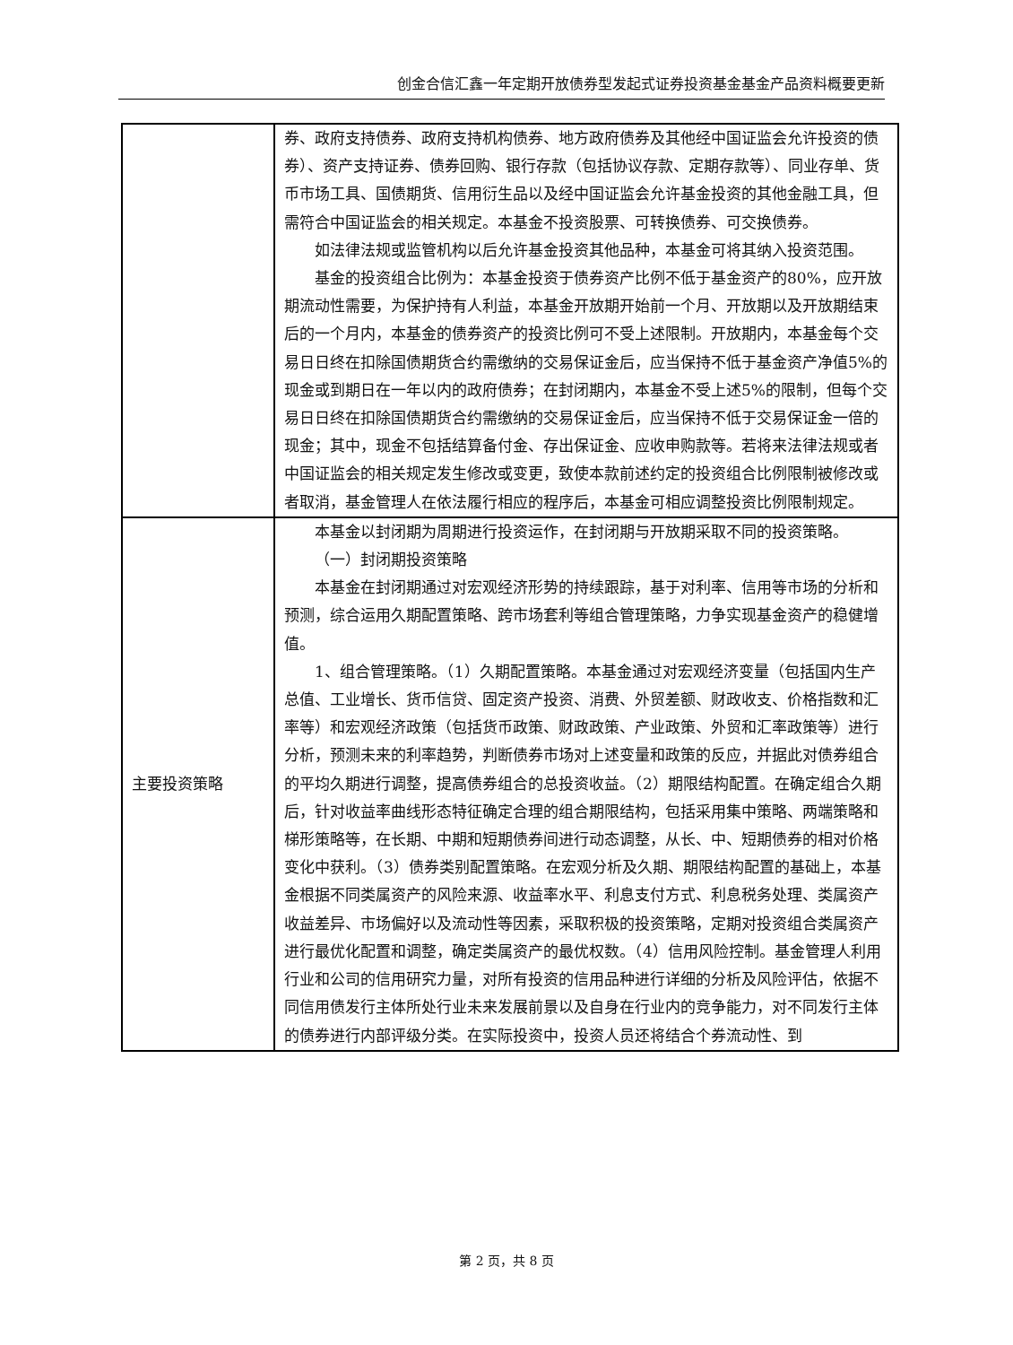创金合信汇鑫一年定期开放债券型发起式证券投资基金基金产品资料概要更新
| | 券、政府支持债券、政府支持机构债券、地方政府债券及其他经中国证监会允许投资的债券）、资产支持证券、债券回购、银行存款（包括协议存款、定期存款等）、同业存单、货币市场工具、国债期货、信用衍生品以及经中国证监会允许基金投资的其他金融工具，但需符合中国证监会的相关规定。本基金不投资股票、可转换债券、可交换债券。 如法律法规或监管机构以后允许基金投资其他品种，本基金可将其纳入投资范围。 基金的投资组合比例为：本基金投资于债券资产比例不低于基金资产的80%，应开放期流动性需要，为保护持有人利益，本基金开放期开始前一个月、开放期以及开放期结束后的一个月内，本基金的债券资产的投资比例可不受上述限制。开放期内，本基金每个交易日日终在扣除国债期货合约需缴纳的交易保证金后，应当保持不低于基金资产净值5%的现金或到期日在一年以内的政府债券；在封闭期内，本基金不受上述5%的限制，但每个交易日日终在扣除国债期货合约需缴纳的交易保证金后，应当保持不低于交易保证金一倍的现金；其中，现金不包括结算备付金、存出保证金、应收申购款等。若将来法律法规或者中国证监会的相关规定发生修改或变更，致使本款前述约定的投资组合比例限制被修改或者取消，基金管理人在依法履行相应的程序后，本基金可相应调整投资比例限制规定。 |
| 主要投资策略 | 本基金以封闭期为周期进行投资运作，在封闭期与开放期采取不同的投资策略。 （一）封闭期投资策略 本基金在封闭期通过对宏观经济形势的持续跟踪，基于对利率、信用等市场的分析和预测，综合运用久期配置策略、跨市场套利等组合管理策略，力争实现基金资产的稳健增值。 1、组合管理策略。（1）久期配置策略。本基金通过对宏观经济变量（包括国内生产总值、工业增长、货币信贷、固定资产投资、消费、外贸差额、财政收支、价格指数和汇率等）和宏观经济政策（包括货币政策、财政政策、产业政策、外贸和汇率政策等）进行分析，预测未来的利率趋势，判断债券市场对上述变量和政策的反应，并据此对债券组合的平均久期进行调整，提高债券组合的总投资收益。（2）期限结构配置。在确定组合久期后，针对收益率曲线形态特征确定合理的组合期限结构，包括采用集中策略、两端策略和梯形策略等，在长期、中期和短期债券间进行动态调整，从长、中、短期债券的相对价格变化中获利。（3）债券类别配置策略。在宏观分析及久期、期限结构配置的基础上，本基金根据不同类属资产的风险来源、收益率水平、利息支付方式、利息税务处理、类属资产收益差异、市场偏好以及流动性等因素，采取积极的投资策略，定期对投资组合类属资产进行最优化配置和调整，确定类属资产的最优权数。（4）信用风险控制。基金管理人利用行业和公司的信用研究力量，对所有投资的信用品种进行详细的分析及风险评估，依据不同信用债发行主体所处行业未来发展前景以及自身在行业内的竞争能力，对不同发行主体的债券进行内部评级分类。在实际投资中，投资人员还将结合个券流动性、到 |
第 2 页，共 8 页